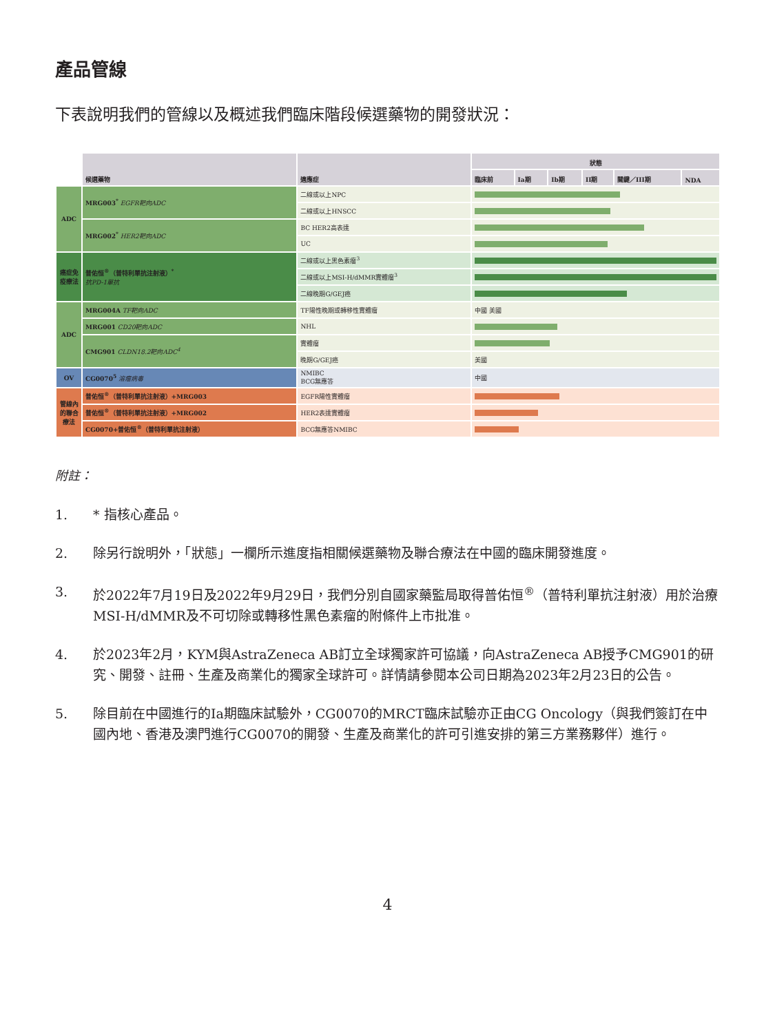產品管線
下表說明我們的管線以及概述我們臨床階段候選藥物的開發狀況：
| | 候選藥物 | 適應症 | 狀態 | | | | | |
| --- | --- | --- | --- | --- | --- | --- | --- | --- |
| | | | 臨床前 | Ia期 | Ib期 | II期 | 關鍵／III期 | NDA |
| ADC | MRG003<sup>*</sup> EGFR靶向ADC | 二線或以上NPC | | | | | | |
| | | 二線或以上HNSCC | | | | | | |
| | MRG002<sup>*</sup> HER2靶向ADC | BC HER2高表達 | | | | | | |
| | | UC | | | | | | |
| 癌症免疫療法 | 普佑恒<sup>®</sup>（普特利單抗注射液）<sup>*</sup> 抗PD-1單抗 | 二線或以上黑色素瘤<sup>3</sup> | | | | | | |
| | | 二線或以上MSI-H/dMMR實體瘤<sup>3</sup> | | | | | | |
| | | 二線晚期G/GEJ癌 | | | | | | |
| ADC | MRG004A TF靶向ADC | TF陽性晚期或轉移性實體瘤 | 中國 美國 | | | | | |
| | MRG001 CD20靶向ADC | NHL | | | | | | |
| | CMG901 CLDN18.2靶向ADC<sup>4</sup> | 實體瘤 | | | | | | |
| | | 晚期G/GEJ癌 | 美國 | | | | | |
| OV | CG0070<sup>5</sup> 溶瘤病毒 | NMIBC BCG無應答 | 中國 | | | | | |
| 管線內的聯合療法 | 普佑恒<sup>®</sup>（普特利單抗注射液）+MRG003 | EGFR陽性實體瘤 | | | | | | |
| | 普佑恒<sup>®</sup>（普特利單抗注射液）+MRG002 | HER2表達實體瘤 | | | | | | |
| | CG0070+普佑恒<sup>®</sup>（普特利單抗注射液） | BCG無應答NMIBC | | | | | | |
附註：
1. * 指核心產品。
2. 除另行說明外，「狀態」一欄所示進度指相關候選藥物及聯合療法在中國的臨床開發進度。
3. 於2022年7月19日及2022年9月29日，我們分別自國家藥監局取得普佑恒<sup>®</sup>（普特利單抗注射液）用於治療MSI-H/dMMR及不可切除或轉移性黑色素瘤的附條件上市批准。
4. 於2023年2月，KYM與AstraZeneca AB訂立全球獨家許可協議，向AstraZeneca AB授予CMG901的研究、開發、註冊、生產及商業化的獨家全球許可。詳情請參閱本公司日期為2023年2月23日的公告。
5. 除目前在中國進行的Ia期臨床試驗外，CG0070的MRCT臨床試驗亦正由CG Oncology（與我們簽訂在中國內地、香港及澳門進行CG0070的開發、生產及商業化的許可引進安排的第三方業務夥伴）進行。
4